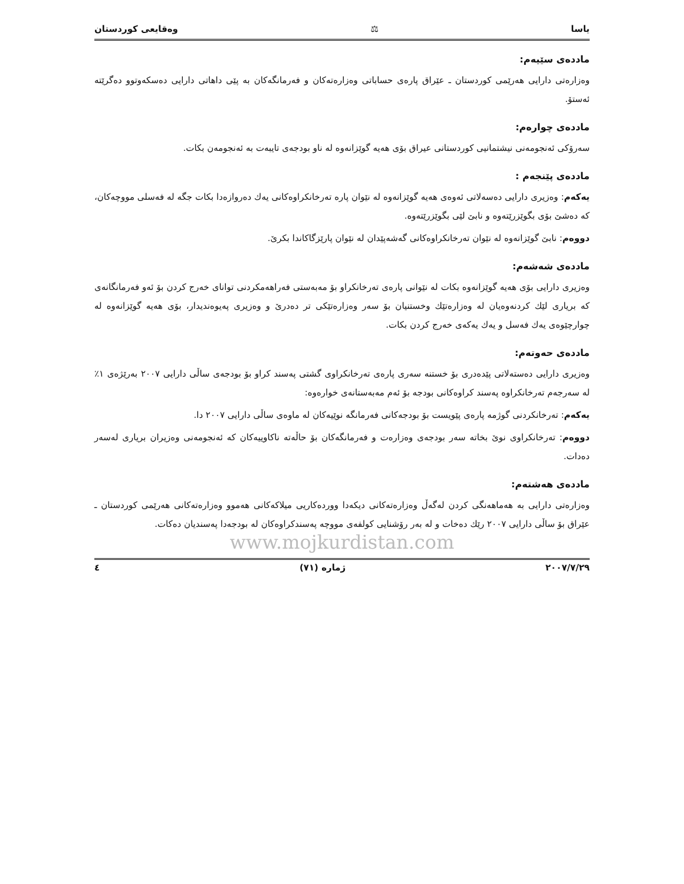یاسا ⚖ وەقایعی کوردستان
ماددەی سێیەم:
وەزارەتی دارایی هەرێمی کوردستان ـ عێراق پارەی حساباتی وەزارەتەکان و فەرمانگەکان بە پێی داهاتی دارایی دەسکەوتوو دەگرێتە ئەستۆ.
ماددەی چوارەم:
سەرۆکی ئەنجومەنی نیشتمانیی کوردستانی عیراق بۆی هەیە گوێزانەوە لە ناو بودجەی تایبەت بە ئەنجومەن بکات.
ماددەی پێنجەم :
یەکەم: وەزیری دارایی دەسەلاتی ئەوەی هەیە گوێزانەوە لە نێوان پارە تەرخانکراوەکانی یەك دەروازەدا بکات جگە لە فەسلی مووچەکان، کە دەشێ بۆی بگوێزرێتەوە و نابێ لێی بگوێزرێتەوە.
دووەم: نابێ گوێزانەوە لە نێوان تەرخانکراوەکانی گەشەپێدان لە نێوان پارێزگاکاندا بکرێ.
ماددەی شەشەم:
وەزیری دارایی بۆی هەیە گوێزانەوە بکات لە نێوانی پارەی تەرخانکراو بۆ مەبەستی فەراهەمکردنی توانای خەرج کردن بۆ ئەو فەرمانگانەی کە بریاری لێك کردنەوەیان لە وەزارەتێك وخستنیان بۆ سەر وەزارەتێکی تر دەدرێ و وەزیری پەیوەندیدار، بۆی هەیە گوێزانەوە لە چوارچێوەی یەك فەسل و یەك یەکەی خەرج کردن بکات.
ماددەی حەوتەم:
وەزیری دارایی دەستەلاتی پێدەدری بۆ خستنە سەری پارەی تەرخانکراوی گشتی پەسند کراو بۆ بودجەی ساڵی دارایی ٢٠٠٧ بەرێژەی ١٪ لە سەرجەم تەرخانکراوە پەسند کراوەکانی بودجە بۆ ئەم مەبەستانەی خوارەوە:
یەکەم: تەرخانکردنی گوژمە پارەی پێویست بۆ بودجەکانی فەرمانگە نوێیەکان لە ماوەی ساڵی دارایی ٢٠٠٧ دا.
دووەم: تەرخانکراوی نوێ بخاتە سەر بودجەی وەزارەت و فەرمانگەکان بۆ حاڵەتە ناکاوییەکان کە ئەنجومەنی وەزیران بریاری لەسەر دەدات.
ماددەی هەشتەم:
وەزارەتی دارایی بە هەماهەنگی کردن لەگەڵ وەزارەتەکانی دیکەدا ووردەکاریی میلاکەکانی هەموو وەزارەتەکانی هەرێمی کوردستان ـ عێراق بۆ ساڵی دارایی ٢٠٠٧ رێك دەخات و لە بەر رۆشنایی کولفەی مووچە پەسندکراوەکان لە بودجەدا پەسندیان دەکات.
www.mojkurdistan.com
٢٠٠٧/٧/٢٩ ژمارە (٧١) ٤